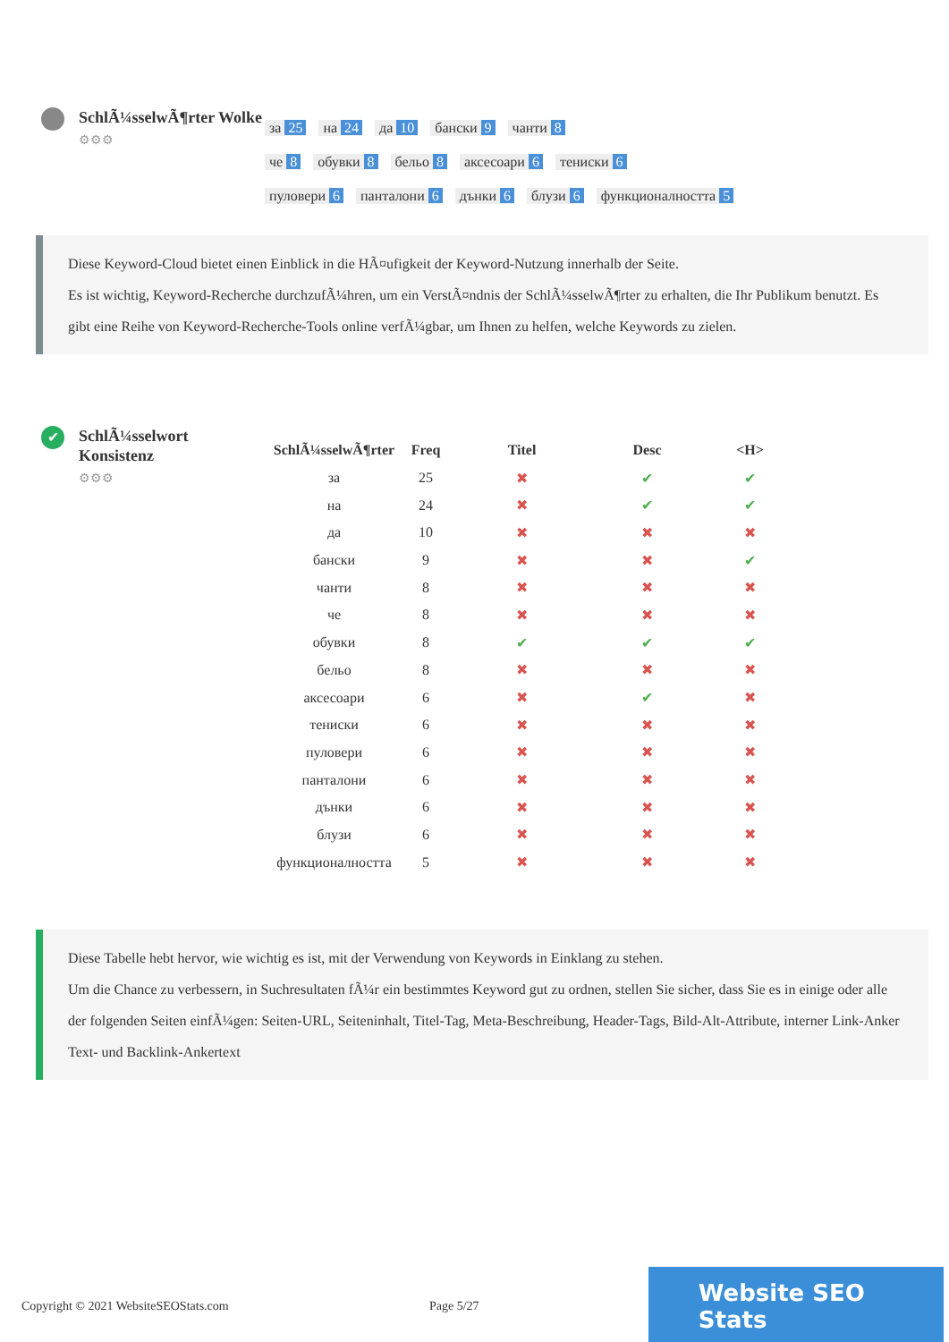SchlÃ¼sselwÃ¶rter Wolke
⚙⚙⚙
за 25 на 24 да 10 бански 9 чанти 8
че 8 обувки 8 бельо 8 аксесоари 6 тениски 6
пуловери 6 панталони 6 дънки 6 блузи 6 функционалността 5
Diese Keyword-Cloud bietet einen Einblick in die HÃ¤ufigkeit der Keyword-Nutzung innerhalb der Seite.
Es ist wichtig, Keyword-Recherche durchzufÃ¼hren, um ein VerstÃ¤ndnis der SchlÃ¼sselwÃ¶rter zu erhalten, die Ihr Publikum benutzt. Es gibt eine Reihe von Keyword-Recherche-Tools online verfÃ¼gbar, um Ihnen zu helfen, welche Keywords zu zielen.
✔
SchlÃ¼sselwort Konsistenz
⚙⚙⚙
| SchlÃ¼sselwÃ¶rter | Freq | Titel | Desc | <H> |
| --- | --- | --- | --- | --- |
| за | 25 | ✖ | ✔ | ✔ |
| на | 24 | ✖ | ✔ | ✔ |
| да | 10 | ✖ | ✖ | ✖ |
| бански | 9 | ✖ | ✖ | ✔ |
| чанти | 8 | ✖ | ✖ | ✖ |
| че | 8 | ✖ | ✖ | ✖ |
| обувки | 8 | ✔ | ✔ | ✔ |
| бельо | 8 | ✖ | ✖ | ✖ |
| аксесоари | 6 | ✖ | ✔ | ✖ |
| тениски | 6 | ✖ | ✖ | ✖ |
| пуловери | 6 | ✖ | ✖ | ✖ |
| панталони | 6 | ✖ | ✖ | ✖ |
| дънки | 6 | ✖ | ✖ | ✖ |
| блузи | 6 | ✖ | ✖ | ✖ |
| функционалността | 5 | ✖ | ✖ | ✖ |
Diese Tabelle hebt hervor, wie wichtig es ist, mit der Verwendung von Keywords in Einklang zu stehen.
Um die Chance zu verbessern, in Suchresultaten fÃ¼r ein bestimmtes Keyword gut zu ordnen, stellen Sie sicher, dass Sie es in einige oder alle der folgenden Seiten einfÃ¼gen: Seiten-URL, Seiteninhalt, Titel-Tag, Meta-Beschreibung, Header-Tags, Bild-Alt-Attribute, interner Link-Anker Text- und Backlink-Ankertext
Copyright © 2021 WebsiteSEOStats.com Page 5/27 Website SEO Stats